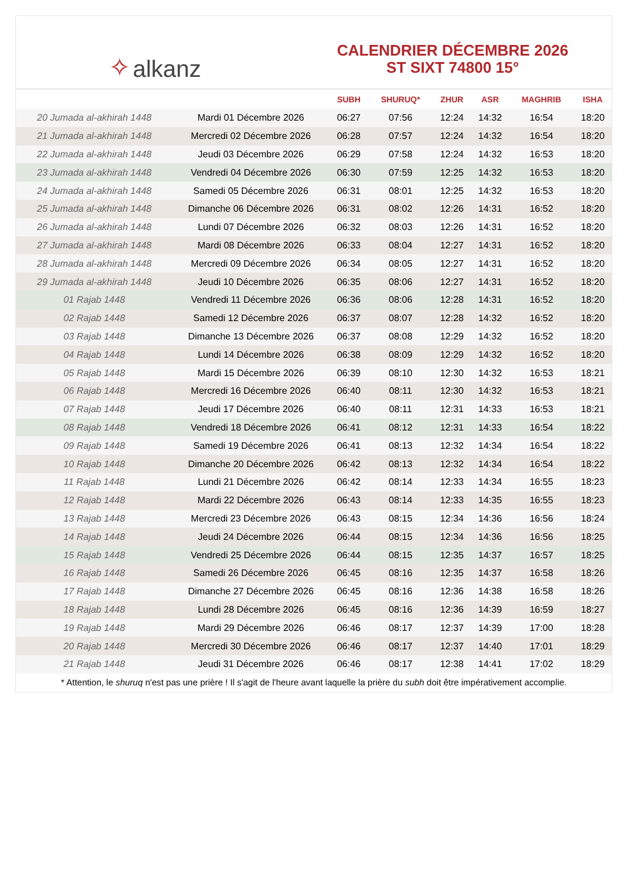✧ alkanz
CALENDRIER DÉCEMBRE 2026
ST SIXT 74800 15°
| | | SUBH | SHURUQ* | ZHUR | ASR | MAGHRIB | ISHA |
| --- | --- | --- | --- | --- | --- | --- | --- |
| 20 Jumada al-akhirah 1448 | Mardi 01 Décembre 2026 | 06:27 | 07:56 | 12:24 | 14:32 | 16:54 | 18:20 |
| 21 Jumada al-akhirah 1448 | Mercredi 02 Décembre 2026 | 06:28 | 07:57 | 12:24 | 14:32 | 16:54 | 18:20 |
| 22 Jumada al-akhirah 1448 | Jeudi 03 Décembre 2026 | 06:29 | 07:58 | 12:24 | 14:32 | 16:53 | 18:20 |
| 23 Jumada al-akhirah 1448 | Vendredi 04 Décembre 2026 | 06:30 | 07:59 | 12:25 | 14:32 | 16:53 | 18:20 |
| 24 Jumada al-akhirah 1448 | Samedi 05 Décembre 2026 | 06:31 | 08:01 | 12:25 | 14:32 | 16:53 | 18:20 |
| 25 Jumada al-akhirah 1448 | Dimanche 06 Décembre 2026 | 06:31 | 08:02 | 12:26 | 14:31 | 16:52 | 18:20 |
| 26 Jumada al-akhirah 1448 | Lundi 07 Décembre 2026 | 06:32 | 08:03 | 12:26 | 14:31 | 16:52 | 18:20 |
| 27 Jumada al-akhirah 1448 | Mardi 08 Décembre 2026 | 06:33 | 08:04 | 12:27 | 14:31 | 16:52 | 18:20 |
| 28 Jumada al-akhirah 1448 | Mercredi 09 Décembre 2026 | 06:34 | 08:05 | 12:27 | 14:31 | 16:52 | 18:20 |
| 29 Jumada al-akhirah 1448 | Jeudi 10 Décembre 2026 | 06:35 | 08:06 | 12:27 | 14:31 | 16:52 | 18:20 |
| 01 Rajab 1448 | Vendredi 11 Décembre 2026 | 06:36 | 08:06 | 12:28 | 14:31 | 16:52 | 18:20 |
| 02 Rajab 1448 | Samedi 12 Décembre 2026 | 06:37 | 08:07 | 12:28 | 14:32 | 16:52 | 18:20 |
| 03 Rajab 1448 | Dimanche 13 Décembre 2026 | 06:37 | 08:08 | 12:29 | 14:32 | 16:52 | 18:20 |
| 04 Rajab 1448 | Lundi 14 Décembre 2026 | 06:38 | 08:09 | 12:29 | 14:32 | 16:52 | 18:20 |
| 05 Rajab 1448 | Mardi 15 Décembre 2026 | 06:39 | 08:10 | 12:30 | 14:32 | 16:53 | 18:21 |
| 06 Rajab 1448 | Mercredi 16 Décembre 2026 | 06:40 | 08:11 | 12:30 | 14:32 | 16:53 | 18:21 |
| 07 Rajab 1448 | Jeudi 17 Décembre 2026 | 06:40 | 08:11 | 12:31 | 14:33 | 16:53 | 18:21 |
| 08 Rajab 1448 | Vendredi 18 Décembre 2026 | 06:41 | 08:12 | 12:31 | 14:33 | 16:54 | 18:22 |
| 09 Rajab 1448 | Samedi 19 Décembre 2026 | 06:41 | 08:13 | 12:32 | 14:34 | 16:54 | 18:22 |
| 10 Rajab 1448 | Dimanche 20 Décembre 2026 | 06:42 | 08:13 | 12:32 | 14:34 | 16:54 | 18:22 |
| 11 Rajab 1448 | Lundi 21 Décembre 2026 | 06:42 | 08:14 | 12:33 | 14:34 | 16:55 | 18:23 |
| 12 Rajab 1448 | Mardi 22 Décembre 2026 | 06:43 | 08:14 | 12:33 | 14:35 | 16:55 | 18:23 |
| 13 Rajab 1448 | Mercredi 23 Décembre 2026 | 06:43 | 08:15 | 12:34 | 14:36 | 16:56 | 18:24 |
| 14 Rajab 1448 | Jeudi 24 Décembre 2026 | 06:44 | 08:15 | 12:34 | 14:36 | 16:56 | 18:25 |
| 15 Rajab 1448 | Vendredi 25 Décembre 2026 | 06:44 | 08:15 | 12:35 | 14:37 | 16:57 | 18:25 |
| 16 Rajab 1448 | Samedi 26 Décembre 2026 | 06:45 | 08:16 | 12:35 | 14:37 | 16:58 | 18:26 |
| 17 Rajab 1448 | Dimanche 27 Décembre 2026 | 06:45 | 08:16 | 12:36 | 14:38 | 16:58 | 18:26 |
| 18 Rajab 1448 | Lundi 28 Décembre 2026 | 06:45 | 08:16 | 12:36 | 14:39 | 16:59 | 18:27 |
| 19 Rajab 1448 | Mardi 29 Décembre 2026 | 06:46 | 08:17 | 12:37 | 14:39 | 17:00 | 18:28 |
| 20 Rajab 1448 | Mercredi 30 Décembre 2026 | 06:46 | 08:17 | 12:37 | 14:40 | 17:01 | 18:29 |
| 21 Rajab 1448 | Jeudi 31 Décembre 2026 | 06:46 | 08:17 | 12:38 | 14:41 | 17:02 | 18:29 |
* Attention, le shuruq n'est pas une prière ! Il s'agit de l'heure avant laquelle la prière du subh doit être impérativement accomplie.